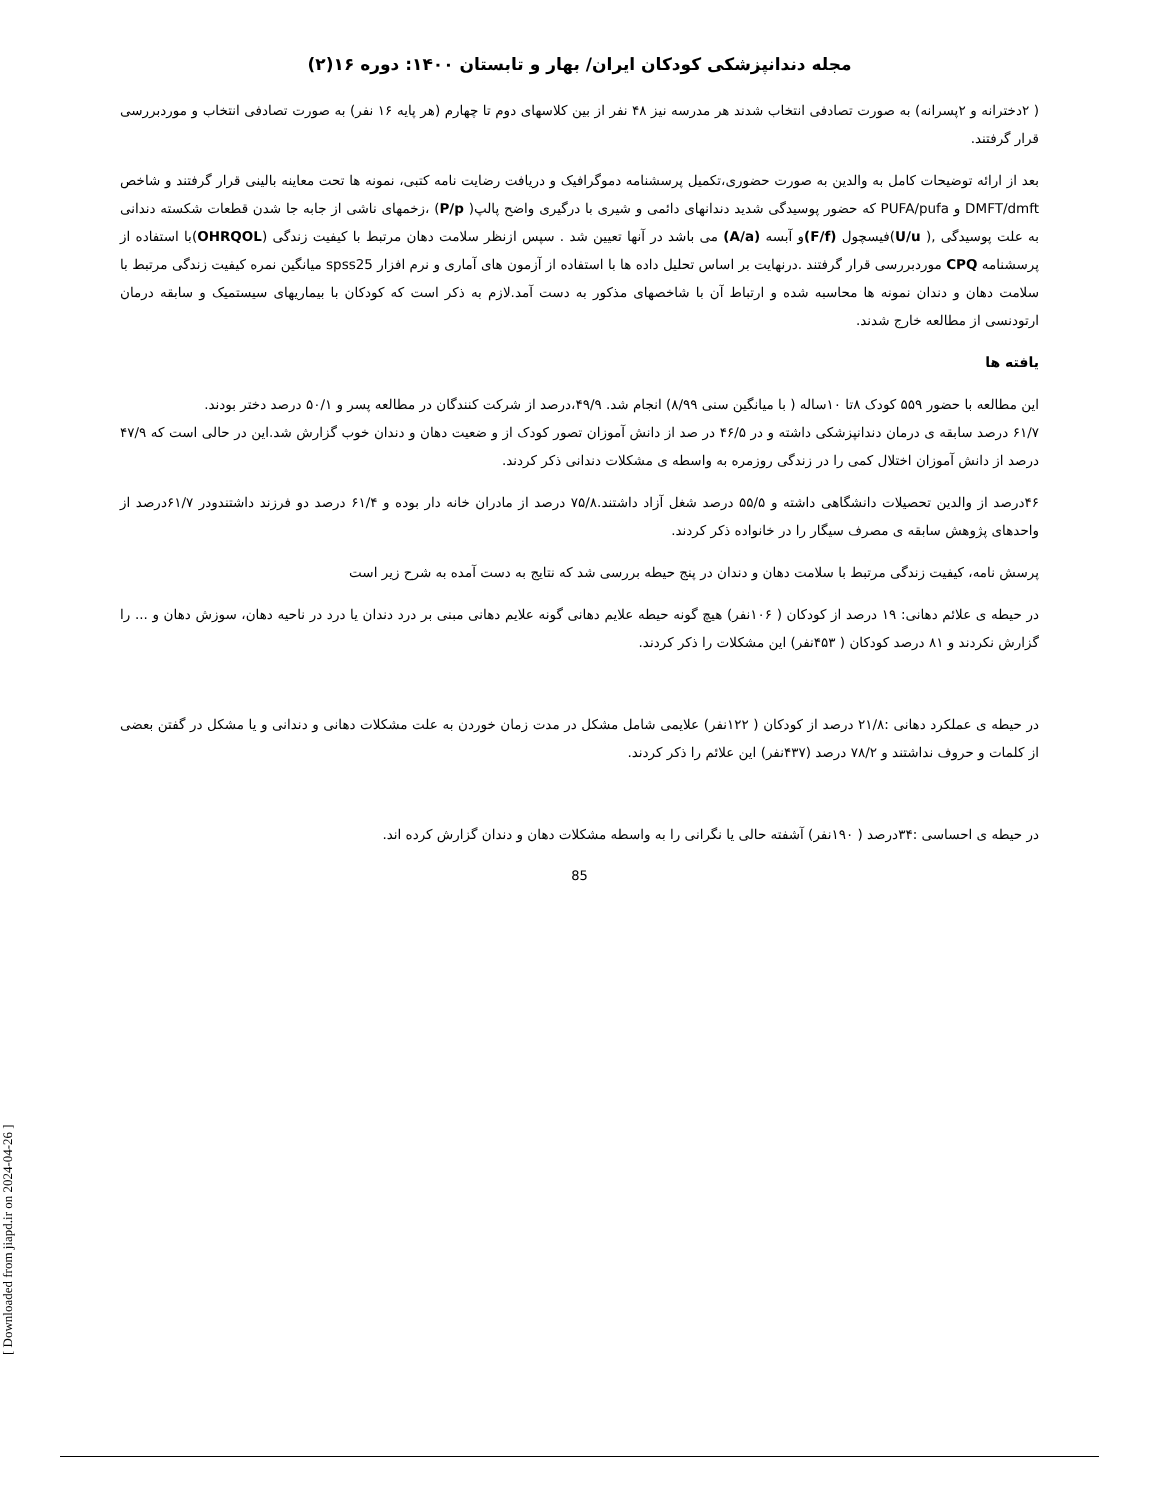[ Downloaded from jiapd.ir on 2024-04-26 ]
مجله دندانپزشکی کودکان ایران/ بهار و تابستان ۱۴۰۰: دوره ۱۶(۲)
( ۲دخترانه و ۲پسرانه) به صورت تصادفی انتخاب شدند هر مدرسه نیز ۴۸ نفر از بین کلاسهای دوم تا چهارم (هر پایه ۱۶ نفر) به صورت تصادفی انتخاب و موردبررسی قرار گرفتند.
بعد از ارائه توضیحات کامل به والدین به صورت حضوری،تکمیل پرسشنامه دموگرافیک و دریافت رضایت نامه کتبی، نمونه ها تحت معاینه بالینی قرار گرفتند و شاخص DMFT/dmft و PUFA/pufa که حضور پوسیدگی شدید دندانهای دائمی و شیری با درگیری واضح پالپ( P/p) ،زخمهای ناشی از جابه جا شدن قطعات شکسته دندانی به علت پوسیدگی ,( U/u)فیسچول (F/f) و آبسه (A/a) می باشد در آنها تعیین شد . سپس ازنظر سلامت دهان مرتبط با کیفیت زندگی (OHRQOL)با استفاده از پرسشنامه CPQ موردبررسی قرار گرفتند .درنهایت بر اساس تحلیل داده ها با استفاده از آزمون های آماری و نرم افزار spss25 میانگین نمره کیفیت زندگی مرتبط با سلامت دهان و دندان نمونه ها محاسبه شده و ارتباط آن با شاخصهای مذکور به دست آمد.لازم به ذکر است که کودکان با بیماریهای سیستمیک و سابقه درمان ارتودنسی از مطالعه خارج شدند.
یافته ها
این مطالعه با حضور ۵۵۹ کودک ۸تا ۱۰ساله ( با میانگین سنی ۸/۹۹) انجام شد. ۴۹/۹،درصد از شرکت کنندگان در مطالعه پسر و ۵۰/۱ درصد دختر بودند.
۶۱/۷ درصد سابقه ی درمان دندانپزشکی داشته و در ۴۶/۵ در صد از دانش آموزان تصور کودک از و ضعیت دهان و دندان خوب گزارش شد.این در حالی است که ۴۷/۹ درصد از دانش آموزان اختلال کمی را در زندگی روزمره به واسطه ی مشکلات دندانی ذکر کردند.
۴۶درصد از والدین تحصیلات دانشگاهی داشته و ۵۵/۵ درصد شغل آزاد داشتند.۷۵/۸ درصد از مادران خانه دار بوده و ۶۱/۴ درصد دو فرزند داشتندودر ۶۱/۷درصد از واحدهای پژوهش سابقه ی مصرف سیگار را در خانواده ذکر کردند.
پرسش نامه، کیفیت زندگی مرتبط با سلامت دهان و دندان در پنج حیطه بررسی شد که نتایج به دست آمده به شرح زیر است
در حیطه ی علائم دهانی: ۱۹ درصد از کودکان ( ۱۰۶نفر) هیچ گونه حیطه علایم دهانی گونه علایم دهانی مبنی بر درد دندان یا درد در ناحیه دهان، سوزش دهان و ... را گزارش نکردند و ۸۱ درصد کودکان ( ۴۵۳نفر) این مشکلات را ذکر کردند.
در حیطه ی عملکرد دهانی :۲۱/۸ درصد از کودکان ( ۱۲۲نفر) علایمی شامل مشکل در مدت زمان خوردن به علت مشکلات دهانی و دندانی و یا مشکل در گفتن بعضی از کلمات و حروف نداشتند و ۷۸/۲ درصد (۴۳۷نفر) این علائم را ذکر کردند.
در حیطه ی احساسی :۳۴درصد ( ۱۹۰نفر) آشفته حالی یا نگرانی را به واسطه مشکلات دهان و دندان گزارش کرده اند.
85